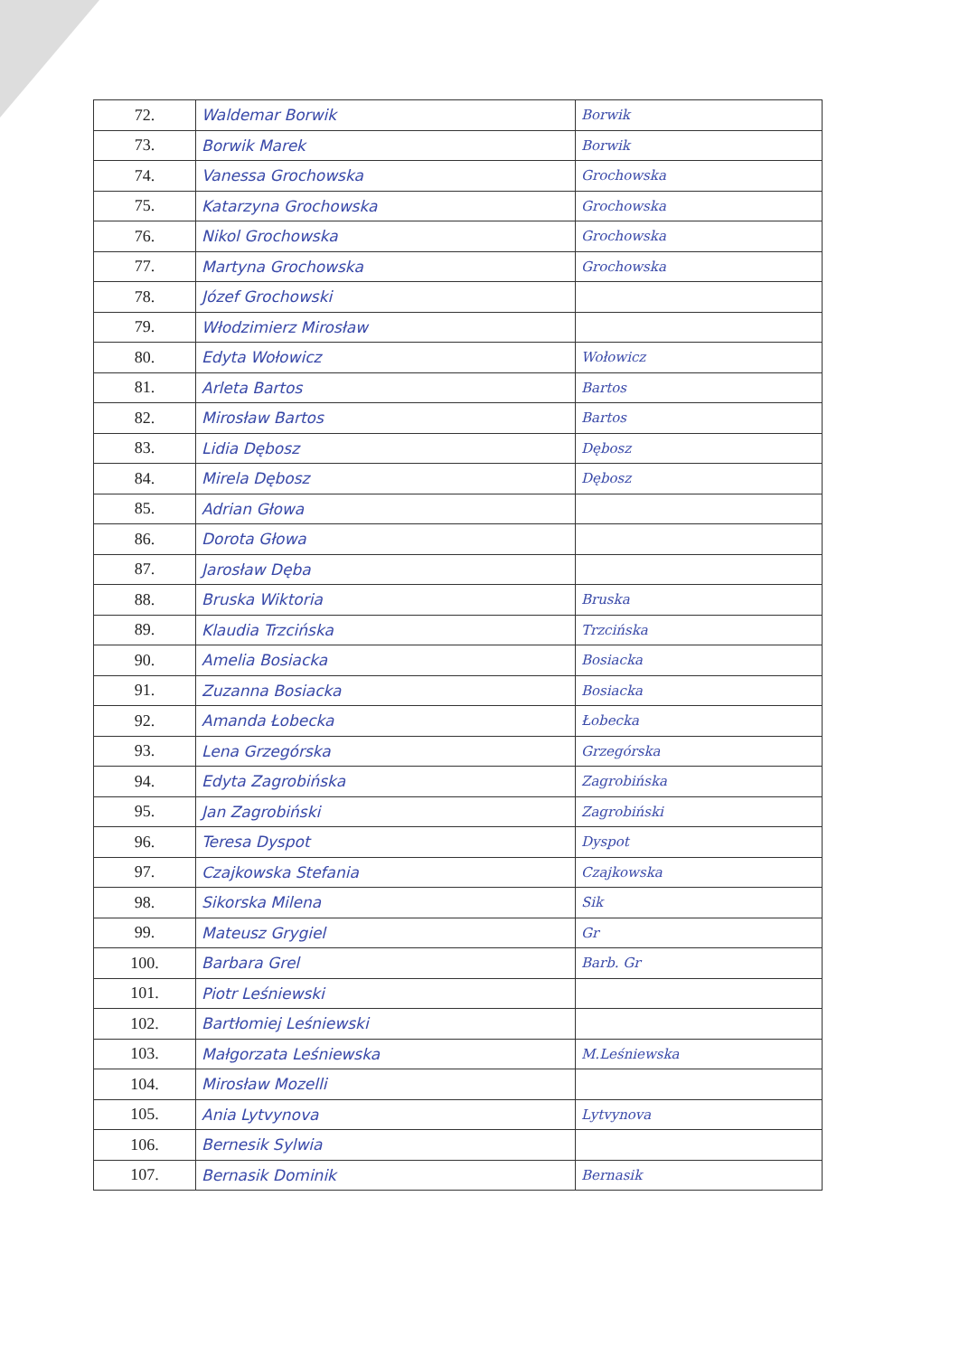| 72. | Waldemar Borwik | Borwik |
| 73. | Borwik Marek | Borwik |
| 74. | Vanessa Grochowska | Grochowska |
| 75. | Katarzyna Grochowska | Grochowska |
| 76. | Nikol Grochowska | Grochowska |
| 77. | Martyna Grochowska | Grochowska |
| 78. | Józef Grochowski | |
| 79. | Włodzimierz Mirosław | |
| 80. | Edyta Wołowicz | Wołowicz |
| 81. | Arleta Bartos | Bartos |
| 82. | Mirosław Bartos | Bartos |
| 83. | Lidia Dębosz | Dębosz |
| 84. | Mirela Dębosz | Dębosz |
| 85. | Adrian Głowa | |
| 86. | Dorota Głowa | |
| 87. | Jarosław Dęba | |
| 88. | Bruska Wiktoria | Bruska |
| 89. | Klaudia Trzcińska | Trzcińska |
| 90. | Amelia Bosiacka | Bosiacka |
| 91. | Zuzanna Bosiacka | Bosiacka |
| 92. | Amanda Łobecka | Łobecka |
| 93. | Lena Grzegórska | Grzegórska |
| 94. | Edyta Zagrobińska | Zagrobińska |
| 95. | Jan Zagrobiński | Zagrobiński |
| 96. | Teresa Dyspot | Dyspot |
| 97. | Czajkowska Stefania | Czajkowska |
| 98. | Sikorska Milena | Sik |
| 99. | Mateusz Grygiel | Gr |
| 100. | Barbara Grel | Barb. Gr |
| 101. | Piotr Leśniewski | |
| 102. | Bartłomiej Leśniewski | |
| 103. | Małgorzata Leśniewska | M.Leśniewska |
| 104. | Mirosław Mozelli | |
| 105. | Ania Lytvynova | Lytvynova |
| 106. | Bernesik Sylwia | |
| 107. | Bernasik Dominik | Bernasik |